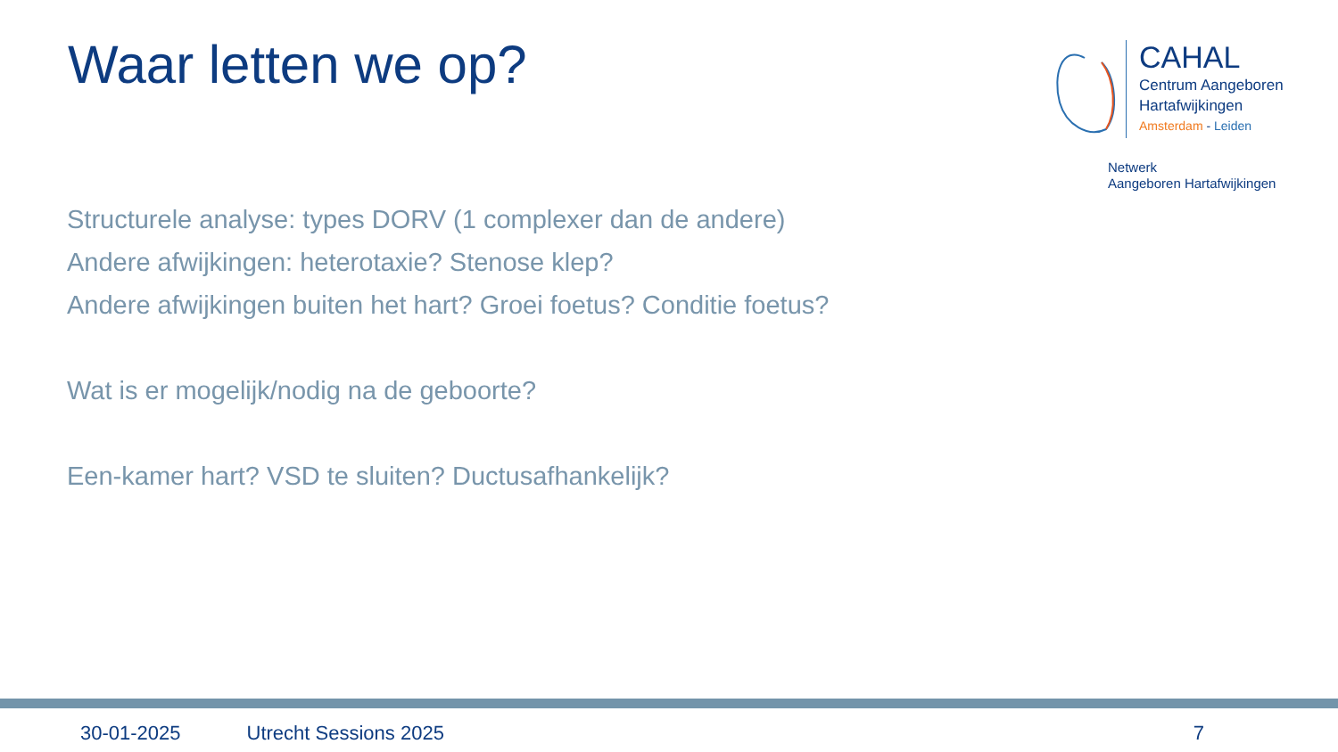Waar letten we op?
CAHAL
Centrum Aangeboren
Hartafwijkingen
Amsterdam - Leiden
Netwerk
Aangeboren Hartafwijkingen
Structurele analyse: types DORV (1 complexer dan de andere)
Andere afwijkingen: heterotaxie? Stenose klep?
Andere afwijkingen buiten het hart? Groei foetus? Conditie foetus?
Wat is er mogelijk/nodig na de geboorte?
Een-kamer hart? VSD te sluiten? Ductusafhankelijk?
30-01-2025 Utrecht Sessions 2025 7